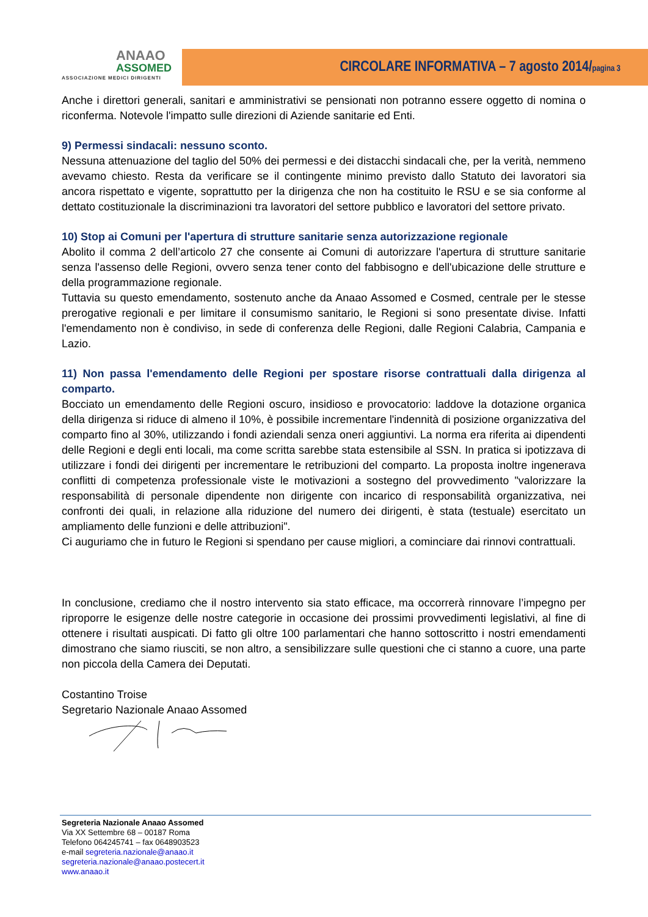ANAAO
ASSOMED
ASSOCIAZIONE MEDICI DIRIGENTI
CIRCOLARE INFORMATIVA – 7 agosto 2014/pagina 3
Anche i direttori generali, sanitari e amministrativi se pensionati non potranno essere oggetto di nomina o riconferma. Notevole l'impatto sulle direzioni di Aziende sanitarie ed Enti.
9) Permessi sindacali: nessuno sconto.
Nessuna attenuazione del taglio del 50% dei permessi e dei distacchi sindacali che, per la verità, nemmeno avevamo chiesto. Resta da verificare se il contingente minimo previsto dallo Statuto dei lavoratori sia ancora rispettato e vigente, soprattutto per la dirigenza che non ha costituito le RSU e se sia conforme al dettato costituzionale la discriminazioni tra lavoratori del settore pubblico e lavoratori del settore privato.
10) Stop ai Comuni per l'apertura di strutture sanitarie senza autorizzazione regionale
Abolito il comma 2 dell’articolo 27 che consente ai Comuni di autorizzare l'apertura di strutture sanitarie senza l'assenso delle Regioni, ovvero senza tener conto del fabbisogno e dell'ubicazione delle strutture e della programmazione regionale.
Tuttavia su questo emendamento, sostenuto anche da Anaao Assomed e Cosmed, centrale per le stesse prerogative regionali e per limitare il consumismo sanitario, le Regioni si sono presentate divise. Infatti l'emendamento non è condiviso, in sede di conferenza delle Regioni, dalle Regioni Calabria, Campania e Lazio.
11) Non passa l'emendamento delle Regioni per spostare risorse contrattuali dalla dirigenza al comparto.
Bocciato un emendamento delle Regioni oscuro, insidioso e provocatorio: laddove la dotazione organica della dirigenza si riduce di almeno il 10%, è possibile incrementare l'indennità di posizione organizzativa del comparto fino al 30%, utilizzando i fondi aziendali senza oneri aggiuntivi. La norma era riferita ai dipendenti delle Regioni e degli enti locali, ma come scritta sarebbe stata estensibile al SSN. In pratica si ipotizzava di utilizzare i fondi dei dirigenti per incrementare le retribuzioni del comparto. La proposta inoltre ingenerava conflitti di competenza professionale viste le motivazioni a sostegno del provvedimento "valorizzare la responsabilità di personale dipendente non dirigente con incarico di responsabilità organizzativa, nei confronti dei quali, in relazione alla riduzione del numero dei dirigenti, è stata (testuale) esercitato un ampliamento delle funzioni e delle attribuzioni".
Ci auguriamo che in futuro le Regioni si spendano per cause migliori, a cominciare dai rinnovi contrattuali.
In conclusione, crediamo che il nostro intervento sia stato efficace, ma occorrerà rinnovare l’impegno per riproporre le esigenze delle nostre categorie in occasione dei prossimi provvedimenti legislativi, al fine di ottenere i risultati auspicati. Di fatto gli oltre 100 parlamentari che hanno sottoscritto i nostri emendamenti dimostrano che siamo riusciti, se non altro, a sensibilizzare sulle questioni che ci stanno a cuore, una parte non piccola della Camera dei Deputati.
Costantino Troise
Segretario Nazionale Anaao Assomed
Segreteria Nazionale Anaao Assomed
Via XX Settembre 68 – 00187 Roma
Telefono 064245741 – fax 0648903523
e-mail segreteria.nazionale@anaao.it
segreteria.nazionale@anaao.postecert.it
www.anaao.it